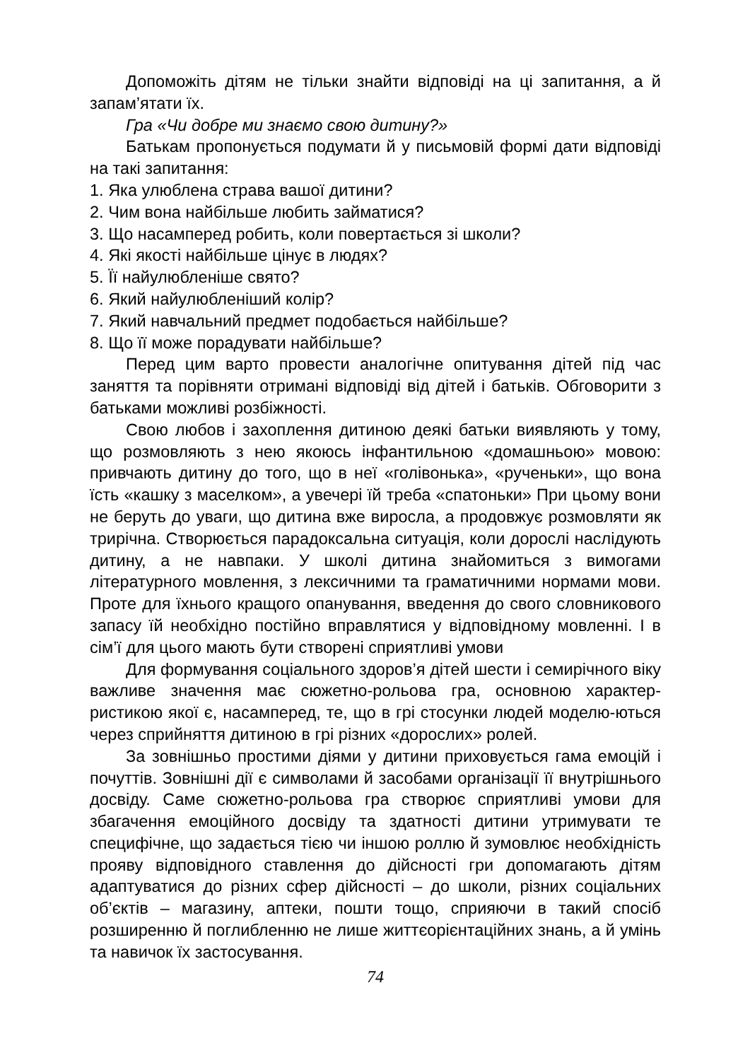Допоможіть дітям не тільки знайти відповіді на ці запитання, а й запам’ятати їх.
Гра «Чи добре ми знаємо свою дитину?»
Батькам пропонується подумати й у письмовій формі дати відповіді на такі запитання:
1. Яка улюблена страва вашої дитини?
2. Чим вона найбільше любить займатися?
3. Що насамперед робить, коли повертається зі школи?
4. Які якості найбільше цінує в людях?
5. Її найулюбленіше свято?
6. Який найулюбленіший колір?
7. Який навчальний предмет подобається найбільше?
8. Що її може порадувати найбільше?
Перед цим варто провести аналогічне опитування дітей під час заняття та порівняти отримані відповіді від дітей і батьків. Обговорити з батьками можливі розбіжності.
Свою любов і захоплення дитиною деякі батьки виявляють у тому, що розмовляють з нею якоюсь інфантильною «домашньою» мовою: привчають дитину до того, що в неї «голівонька», «рученьки», що вона їсть «кашку з маселком», а увечері їй треба «спатоньки» При цьому вони не беруть до уваги, що дитина вже виросла, а продовжує розмовляти як трирічна. Створюється парадоксальна ситуація, коли дорослі наслідують дитину, а не навпаки. У школі дитина знайомиться з вимогами літературного мовлення, з лексичними та граматичними нормами мови. Проте для їхнього кращого опанування, введення до свого словникового запасу їй необхідно постійно вправлятися у відповідному мовленні. І в сім’ї для цього мають бути створені сприятливі умови
Для формування соціального здоров’я дітей шести і семирічного віку важливе значення має сюжетно-рольова гра, основною характер-ристикою якої є, насамперед, те, що в грі стосунки людей моделю-ються через сприйняття дитиною в грі різних «дорослих» ролей.
За зовнішньо простими діями у дитини приховується гама емоцій і почуттів. Зовнішні дії є символами й засобами організації її внутрішнього досвіду. Саме сюжетно-рольова гра створює сприятливі умови для збагачення емоційного досвіду та здатності дитини утримувати те специфічне, що задається тією чи іншою роллю й зумовлює необхідність прояву відповідного ставлення до дійсності гри допомагають дітям адаптуватися до різних сфер дійсності – до школи, різних соціальних об’єктів – магазину, аптеки, пошти тощо, сприяючи в такий спосіб розширенню й поглибленню не лише життєорієнтаційних знань, а й умінь та навичок їх застосування.
74